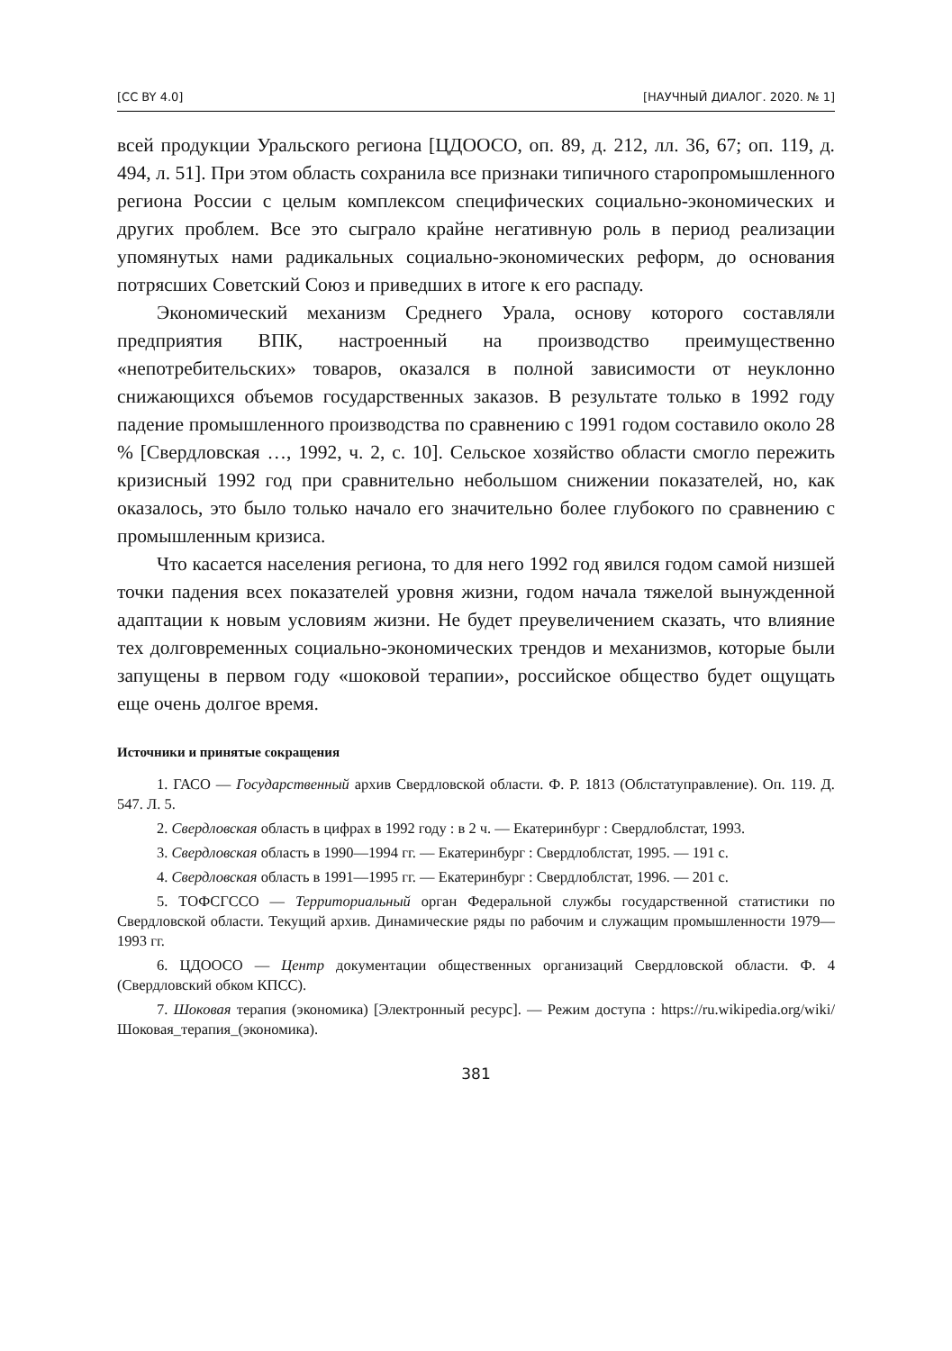[CC BY 4.0] [НАУЧНЫЙ ДИАЛОГ. 2020. № 1]
всей продукции Уральского региона [ЦДООСО, оп. 89, д. 212, лл. 36, 67; оп. 119, д. 494, л. 51]. При этом область сохранила все признаки типичного старопромышленного региона России с целым комплексом специфических социально-экономических и других проблем. Все это сыграло крайне негативную роль в период реализации упомянутых нами радикальных социально-экономических реформ, до основания потрясших Советский Союз и приведших в итоге к его распаду.
Экономический механизм Среднего Урала, основу которого составляли предприятия ВПК, настроенный на производство преимущественно «непотребительских» товаров, оказался в полной зависимости от неуклонно снижающихся объемов государственных заказов. В результате только в 1992 году падение промышленного производства по сравнению с 1991 годом составило около 28 % [Свердловская …, 1992, ч. 2, с. 10]. Сельское хозяйство области смогло пережить кризисный 1992 год при сравнительно небольшом снижении показателей, но, как оказалось, это было только начало его значительно более глубокого по сравнению с промышленным кризиса.
Что касается населения региона, то для него 1992 год явился годом самой низшей точки падения всех показателей уровня жизни, годом начала тяжелой вынужденной адаптации к новым условиям жизни. Не будет преувеличением сказать, что влияние тех долговременных социально-экономических трендов и механизмов, которые были запущены в первом году «шоковой терапии», российское общество будет ощущать еще очень долгое время.
Источники и принятые сокращения
1. ГАСО — Государственный архив Свердловской области. Ф. Р. 1813 (Облстатуправление). Оп. 119. Д. 547. Л. 5.
2. Свердловская область в цифрах в 1992 году : в 2 ч. — Екатеринбург : Свердлоблстат, 1993.
3. Свердловская область в 1990—1994 гг. — Екатеринбург : Свердлоблстат, 1995. — 191 с.
4. Свердловская область в 1991—1995 гг. — Екатеринбург : Свердлоблстат, 1996. — 201 с.
5. ТОФСГССО — Территориальный орган Федеральной службы государственной статистики по Свердловской области. Текущий архив. Динамические ряды по рабочим и служащим промышленности 1979—1993 гг.
6. ЦДООСО — Центр документации общественных организаций Свердловской области. Ф. 4 (Свердловский обком КПСС).
7. Шоковая терапия (экономика) [Электронный ресурс]. — Режим доступа : https://ru.wikipedia.org/wiki/Шоковая_терапия_(экономика).
381